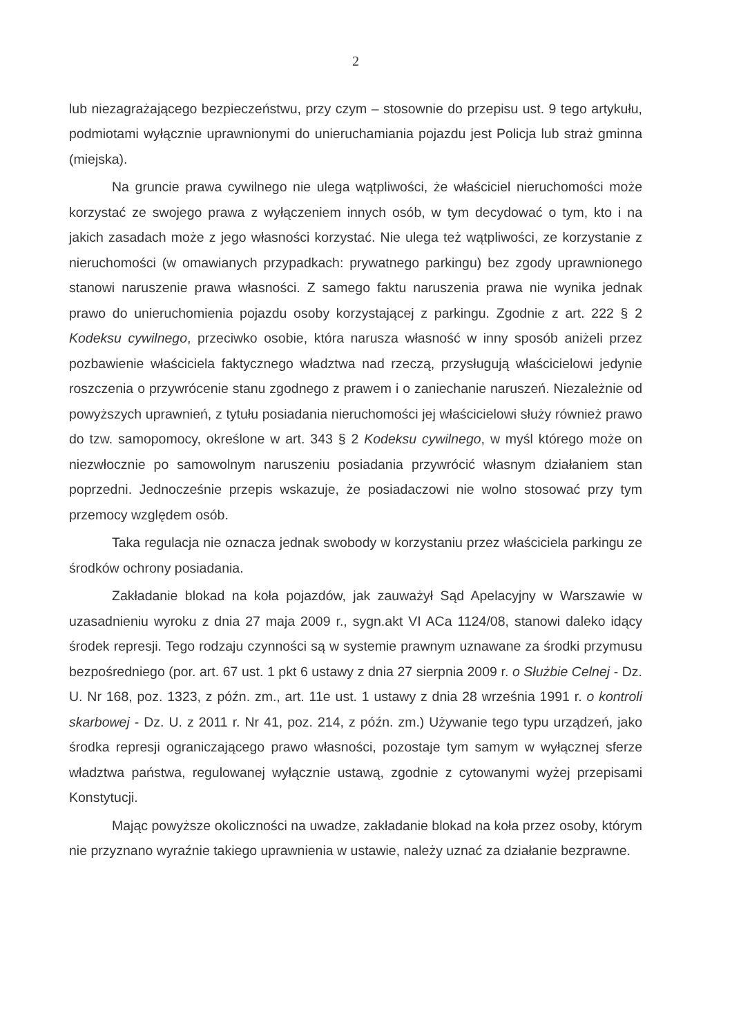2
lub niezagrażającego bezpieczeństwu, przy czym – stosownie do przepisu ust. 9 tego artykułu, podmiotami wyłącznie uprawnionymi do unieruchamiania pojazdu jest Policja lub straż gminna (miejska).
Na gruncie prawa cywilnego nie ulega wątpliwości, że właściciel nieruchomości może korzystać ze swojego prawa z wyłączeniem innych osób, w tym decydować o tym, kto i na jakich zasadach może z jego własności korzystać. Nie ulega też wątpliwości, ze korzystanie z nieruchomości (w omawianych przypadkach: prywatnego parkingu) bez zgody uprawnionego stanowi naruszenie prawa własności. Z samego faktu naruszenia prawa nie wynika jednak prawo do unieruchomienia pojazdu osoby korzystającej z parkingu. Zgodnie z art. 222 § 2 Kodeksu cywilnego, przeciwko osobie, która narusza własność w inny sposób aniżeli przez pozbawienie właściciela faktycznego władztwa nad rzeczą, przysługują właścicielowi jedynie roszczenia o przywrócenie stanu zgodnego z prawem i o zaniechanie naruszeń. Niezależnie od powyższych uprawnień, z tytułu posiadania nieruchomości jej właścicielowi służy również prawo do tzw. samopomocy, określone w art. 343 § 2 Kodeksu cywilnego, w myśl którego może on niezwłocznie po samowolnym naruszeniu posiadania przywrócić własnym działaniem stan poprzedni. Jednocześnie przepis wskazuje, że posiadaczowi nie wolno stosować przy tym przemocy względem osób.
Taka regulacja nie oznacza jednak swobody w korzystaniu przez właściciela parkingu ze środków ochrony posiadania.
Zakładanie blokad na koła pojazdów, jak zauważył Sąd Apelacyjny w Warszawie w uzasadnieniu wyroku z dnia 27 maja 2009 r., sygn.akt VI ACa 1124/08, stanowi daleko idący środek represji. Tego rodzaju czynności są w systemie prawnym uznawane za środki przymusu bezpośredniego (por. art. 67 ust. 1 pkt 6 ustawy z dnia 27 sierpnia 2009 r. o Służbie Celnej - Dz. U. Nr 168, poz. 1323, z późn. zm., art. 11e ust. 1 ustawy z dnia 28 września 1991 r. o kontroli skarbowej - Dz. U. z 2011 r. Nr 41, poz. 214, z późn. zm.) Używanie tego typu urządzeń, jako środka represji ograniczającego prawo własności, pozostaje tym samym w wyłącznej sferze władztwa państwa, regulowanej wyłącznie ustawą, zgodnie z cytowanymi wyżej przepisami Konstytucji.
Mając powyższe okoliczności na uwadze, zakładanie blokad na koła przez osoby, którym nie przyznano wyraźnie takiego uprawnienia w ustawie, należy uznać za działanie bezprawne.